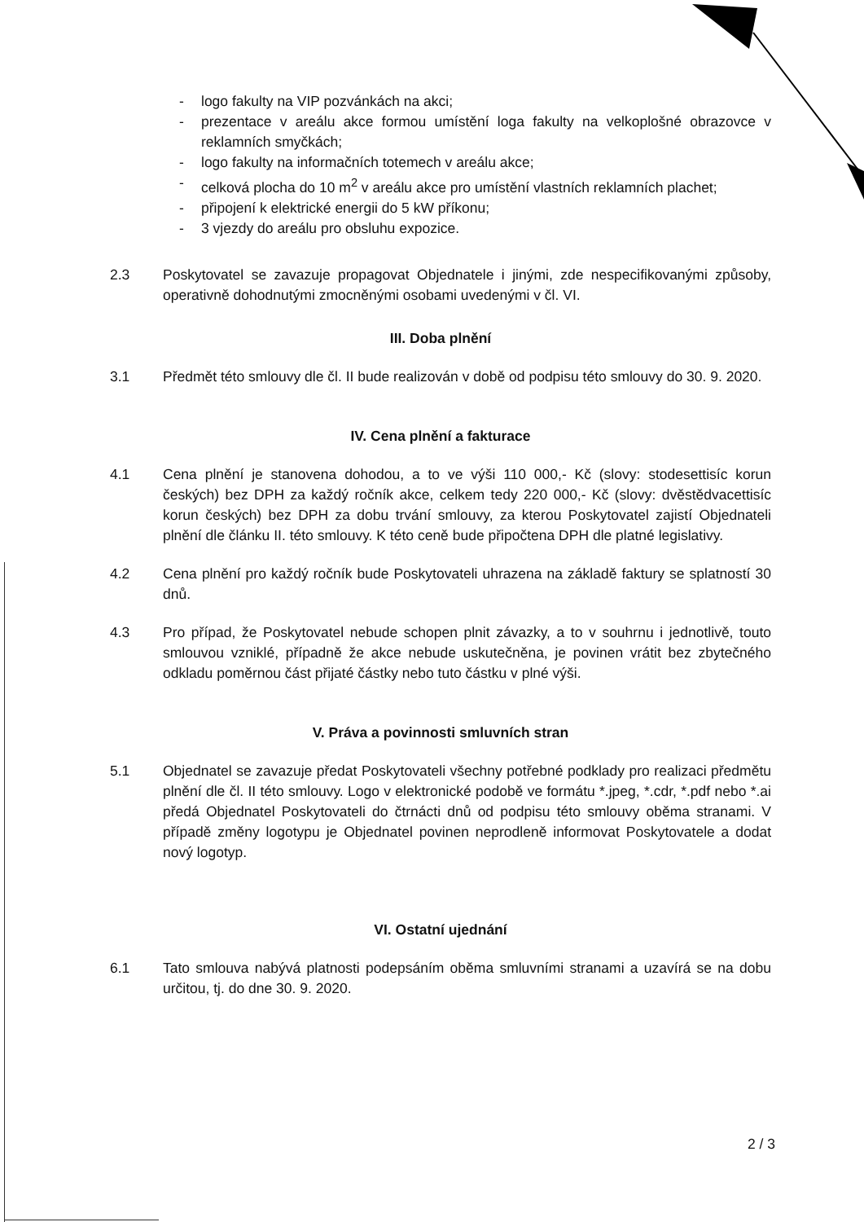- logo fakulty na VIP pozvánkách na akci;
- prezentace v areálu akce formou umístění loga fakulty na velkoplošné obrazovce v reklamních smyčkách;
- logo fakulty na informačních totemech v areálu akce;
- celková plocha do 10 m<sup>2</sup> v areálu akce pro umístění vlastních reklamních plachet;
- připojení k elektrické energii do 5 kW příkonu;
- 3 vjezdy do areálu pro obsluhu expozice.
2.3 Poskytovatel se zavazuje propagovat Objednatele i jinými, zde nespecifikovanými způsoby, operativně dohodnutými zmocněnými osobami uvedenými v čl. VI.
III. Doba plnění
3.1 Předmět této smlouvy dle čl. II bude realizován v době od podpisu této smlouvy do 30. 9. 2020.
IV. Cena plnění a fakturace
4.1 Cena plnění je stanovena dohodou, a to ve výši 110 000,- Kč (slovy: stodesettisíc korun českých) bez DPH za každý ročník akce, celkem tedy 220 000,- Kč (slovy: dvěstědvacettisíc korun českých) bez DPH za dobu trvání smlouvy, za kterou Poskytovatel zajistí Objednateli plnění dle článku II. této smlouvy. K této ceně bude připočtena DPH dle platné legislativy.
4.2 Cena plnění pro každý ročník bude Poskytovateli uhrazena na základě faktury se splatností 30 dnů.
4.3 Pro případ, že Poskytovatel nebude schopen plnit závazky, a to v souhrnu i jednotlivě, touto smlouvou vzniklé, případně že akce nebude uskutečněna, je povinen vrátit bez zbytečného odkladu poměrnou část přijaté částky nebo tuto částku v plné výši.
V. Práva a povinnosti smluvních stran
5.1 Objednatel se zavazuje předat Poskytovateli všechny potřebné podklady pro realizaci předmětu plnění dle čl. II této smlouvy. Logo v elektronické podobě ve formátu *.jpeg, *.cdr, *.pdf nebo *.ai předá Objednatel Poskytovateli do čtrnácti dnů od podpisu této smlouvy oběma stranami. V případě změny logotypu je Objednatel povinen neprodleně informovat Poskytovatele a dodat nový logotyp.
VI. Ostatní ujednání
6.1 Tato smlouva nabývá platnosti podepsáním oběma smluvními stranami a uzavírá se na dobu určitou, tj. do dne 30. 9. 2020.
2 / 3